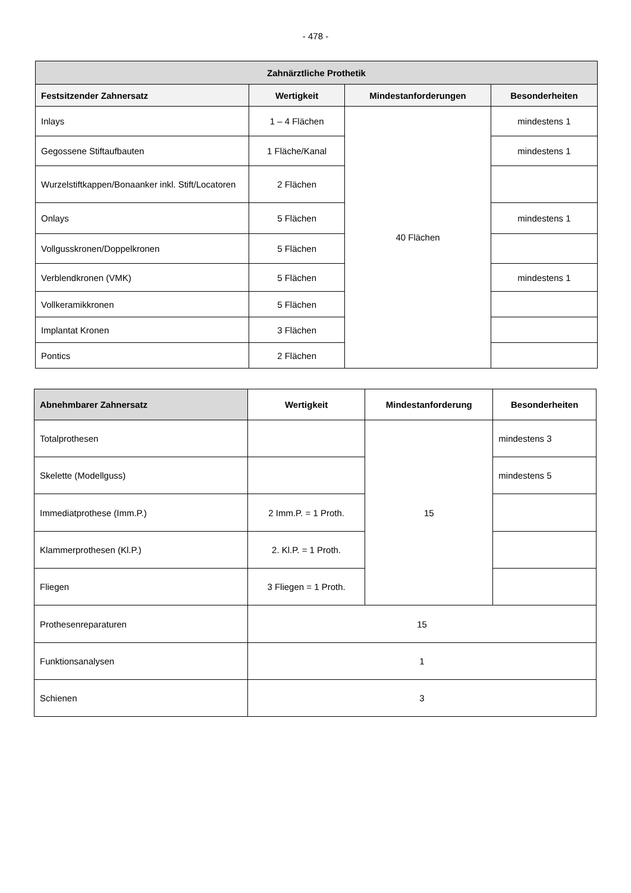- 478 -
| Zahnärztliche Prothetik | | | |
| --- | --- | --- | --- |
| Festsitzender Zahnersatz | Wertigkeit | Mindestanforderungen | Besonderheiten |
| Inlays | 1 – 4 Flächen | 40 Flächen | mindestens 1 |
| Gegossene Stiftaufbauten | 1 Fläche/Kanal | | mindestens 1 |
| Wurzelstiftkappen/Bonaanker inkl. Stift/Locatoren | 2 Flächen | | |
| Onlays | 5 Flächen | | mindestens 1 |
| Vollgusskronen/Doppelkronen | 5 Flächen | | |
| Verblendkronen (VMK) | 5 Flächen | | mindestens 1 |
| Vollkeramikkronen | 5 Flächen | | |
| Implantat Kronen | 3 Flächen | | |
| Pontics | 2 Flächen | | |
| Abnehmbarer Zahnersatz | Wertigkeit | Mindestanforderung | Besonderheiten |
| --- | --- | --- | --- |
| Totalprothesen | | 15 | mindestens 3 |
| Skelette (Modellguss) | | | mindestens 5 |
| Immediatprothese (Imm.P.) | 2 Imm.P. = 1 Proth. | | |
| Klammerprothesen (Kl.P.) | 2. Kl.P. = 1 Proth. | | |
| Fliegen | 3 Fliegen = 1 Proth. | | |
| Prothesenreparaturen | 15 | | |
| Funktionsanalysen | 1 | | |
| Schienen | 3 | | |